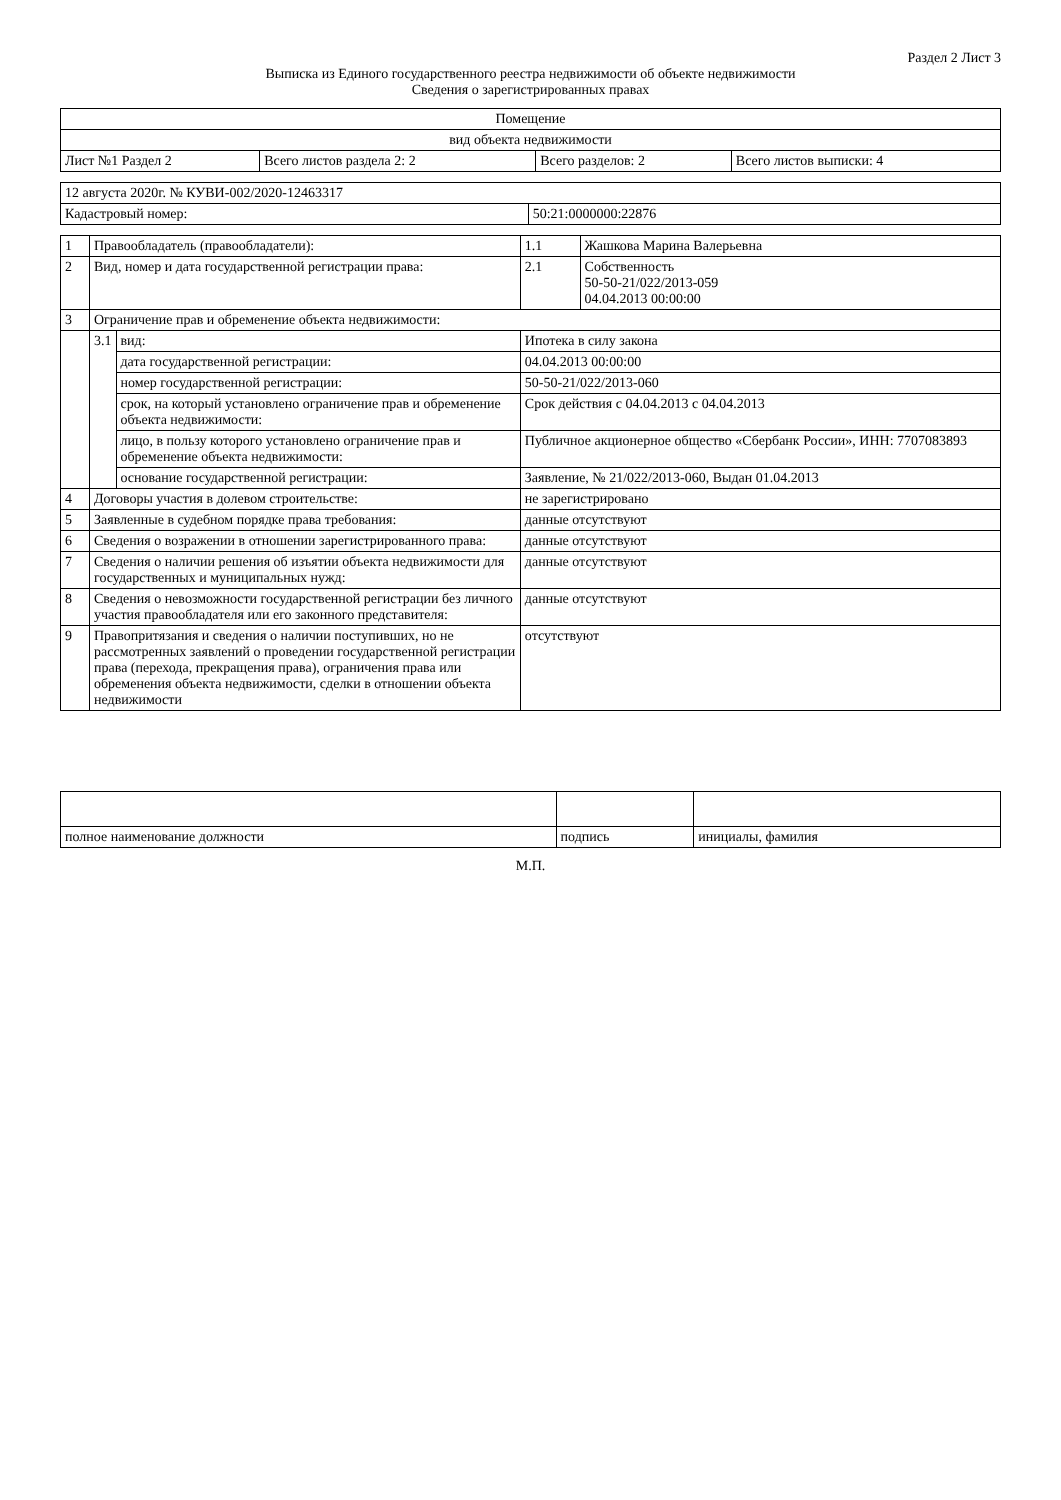Раздел 2 Лист 3
Выписка из Единого государственного реестра недвижимости об объекте недвижимости
Сведения о зарегистрированных правах
| Помещение | | | |
| вид объекта недвижимости | | | |
| Лист №1 Раздел 2 | Всего листов раздела 2: 2 | Всего разделов: 2 | Всего листов выписки: 4 |
| 12 августа 2020г. № КУВИ-002/2020-12463317 | |
| Кадастровый номер: | 50:21:0000000:22876 |
| 1 | Правообладатель (правообладатели): | | 1.1 | Жашкова Марина Валерьевна |
| 2 | Вид, номер и дата государственной регистрации права: | | 2.1 | Собственность 50-50-21/022/2013-059 04.04.2013 00:00:00 |
| 3 | Ограничение прав и обременение объекта недвижимости: | | | |
| | 3.1 | вид: | Ипотека в силу закона | |
| | | дата государственной регистрации: | 04.04.2013 00:00:00 | |
| | | номер государственной регистрации: | 50-50-21/022/2013-060 | |
| | | срок, на который установлено ограничение прав и обременение объекта недвижимости: | Срок действия с 04.04.2013 с 04.04.2013 | |
| | | лицо, в пользу которого установлено ограничение прав и обременение объекта недвижимости: | Публичное акционерное общество «Сбербанк России», ИНН: 7707083893 | |
| | | основание государственной регистрации: | Заявление, № 21/022/2013-060, Выдан 01.04.2013 | |
| 4 | Договоры участия в долевом строительстве: | | не зарегистрировано | |
| 5 | Заявленные в судебном порядке права требования: | | данные отсутствуют | |
| 6 | Сведения о возражении в отношении зарегистрированного права: | | данные отсутствуют | |
| 7 | Сведения о наличии решения об изъятии объекта недвижимости для государственных и муниципальных нужд: | | данные отсутствуют | |
| 8 | Сведения о невозможности государственной регистрации без личного участия правообладателя или его законного представителя: | | данные отсутствуют | |
| 9 | Правопритязания и сведения о наличии поступивших, но не рассмотренных заявлений о проведении государственной регистрации права (перехода, прекращения права), ограничения права или обременения объекта недвижимости, сделки в отношении объекта недвижимости | | отсутствуют | |
| полное наименование должности | подпись | инициалы, фамилия |
М.П.